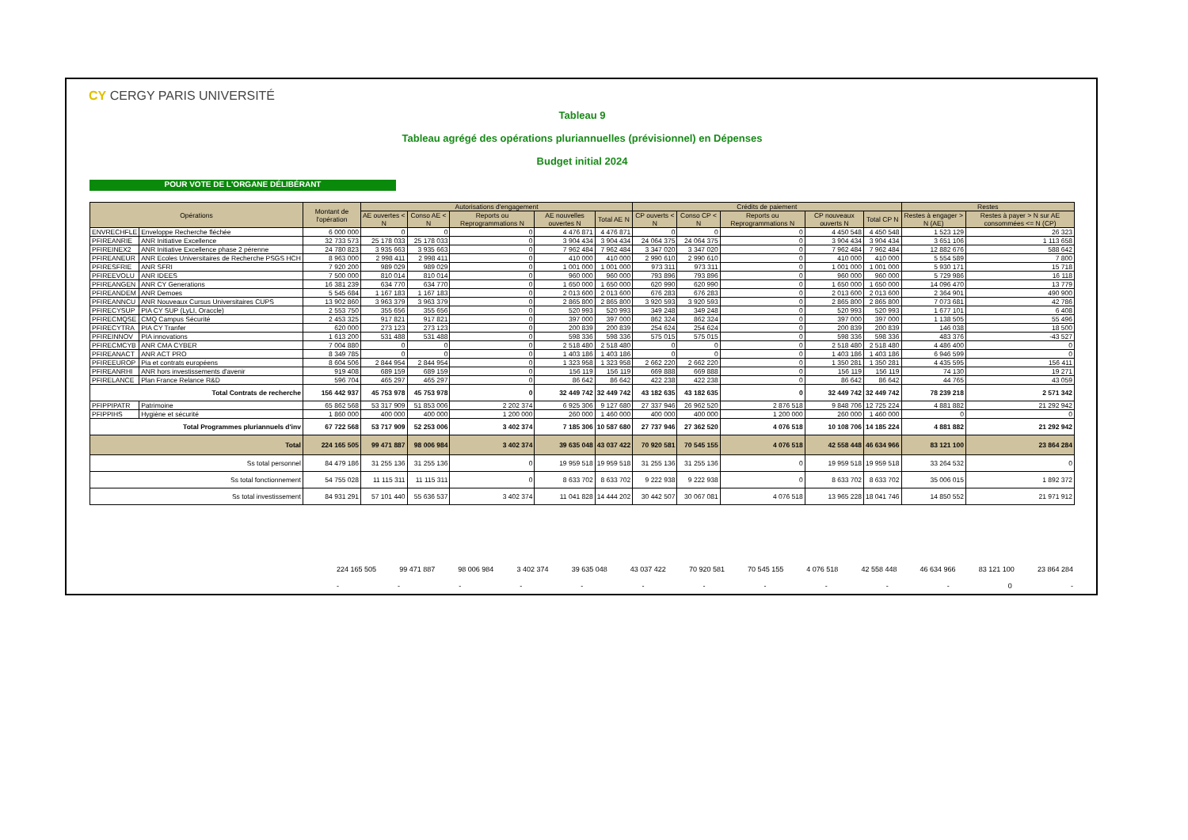CY CERGY PARIS UNIVERSITÉ
Tableau 9
Tableau agrégé des opérations pluriannuelles (prévisionnel) en Dépenses
Budget initial 2024
POUR VOTE DE L'ORGANE DÉLIBÉRANT
| Opérations | | Montant de l'opération | Autorisations d'engagement | | | | | Crédits de paiement | | | | | Restes | |
| --- | --- | --- | --- | --- | --- | --- | --- | --- | --- | --- | --- | --- | --- | --- |
| | | | AE ouvertes < N | Conso AE < N | Reports ou Reprogrammations N | AE nouvelles ouvertes N | Total AE N | CP ouverts < N | Conso CP < N | Reports ou Reprogrammations N | CP nouveaux ouverts N | Total CP N | Restes à engager > N (AE) | Restes à payer > N sur AE consommées <= N (CP) |
| ENVRECHFLE | Enveloppe Recherche fléchée | 6 000 000 | 0 | 0 | 0 | 4 476 871 | 4 476 871 | 0 | 0 | 0 | 4 450 548 | 4 450 548 | 1 523 129 | 26 323 |
| PFIREANRIE | ANR Initiative Excellence | 32 733 573 | 25 178 033 | 25 178 033 | 0 | 3 904 434 | 3 904 434 | 24 064 375 | 24 064 375 | 0 | 3 904 434 | 3 904 434 | 3 651 106 | 1 113 658 |
| PFIREINEX2 | ANR Initiative Excellence phase 2 pérenne | 24 780 823 | 3 935 663 | 3 935 663 | 0 | 7 962 484 | 7 962 484 | 3 347 020 | 3 347 020 | 0 | 7 962 484 | 7 962 484 | 12 882 676 | 588 642 |
| PFIREANEUR | ANR Ecoles Universitaires de Recherche PSGS HCH | 8 963 000 | 2 998 411 | 2 998 411 | 0 | 410 000 | 410 000 | 2 990 610 | 2 990 610 | 0 | 410 000 | 410 000 | 5 554 589 | 7 800 |
| PFIRESFRIE | ANR SFRI | 7 920 200 | 989 029 | 989 029 | 0 | 1 001 000 | 1 001 000 | 973 311 | 973 311 | 0 | 1 001 000 | 1 001 000 | 5 930 171 | 15 718 |
| PFIREEVOLU | ANR IDEES | 7 500 000 | 810 014 | 810 014 | 0 | 960 000 | 960 000 | 793 896 | 793 896 | 0 | 960 000 | 960 000 | 5 729 986 | 16 118 |
| PFIREANGEN | ANR CY Generations | 16 381 239 | 634 770 | 634 770 | 0 | 1 650 000 | 1 650 000 | 620 990 | 620 990 | 0 | 1 650 000 | 1 650 000 | 14 096 470 | 13 779 |
| PFIREANDEM | ANR Demoes | 5 545 684 | 1 167 183 | 1 167 183 | 0 | 2 013 600 | 2 013 600 | 676 283 | 676 283 | 0 | 2 013 600 | 2 013 600 | 2 364 901 | 490 900 |
| PFIREANNCU | ANR Nouveaux Cursus Universitaires CUPS | 13 902 860 | 3 963 379 | 3 963 379 | 0 | 2 865 800 | 2 865 800 | 3 920 593 | 3 920 593 | 0 | 2 865 800 | 2 865 800 | 7 073 681 | 42 786 |
| PFIRECYSUP | PIA CY SUP (LyLI, Oraccle) | 2 553 750 | 355 656 | 355 656 | 0 | 520 993 | 520 993 | 349 248 | 349 248 | 0 | 520 993 | 520 993 | 1 677 101 | 6 408 |
| PFIRECMQSE | CMQ Campus Sécurité | 2 453 325 | 917 821 | 917 821 | 0 | 397 000 | 397 000 | 862 324 | 862 324 | 0 | 397 000 | 397 000 | 1 138 505 | 55 496 |
| PFIRECYTRA | PIA CY Tranfer | 620 000 | 273 123 | 273 123 | 0 | 200 839 | 200 839 | 254 624 | 254 624 | 0 | 200 839 | 200 839 | 146 038 | 18 500 |
| PFIREINNOV | PIA innovations | 1 613 200 | 531 488 | 531 488 | 0 | 598 336 | 598 336 | 575 015 | 575 015 | 0 | 598 336 | 598 336 | 483 376 | -43 527 |
| PFIRECMCYB | ANR CMA CYBER | 7 004 880 | 0 | 0 | 0 | 2 518 480 | 2 518 480 | 0 | 0 | 0 | 2 518 480 | 2 518 480 | 4 486 400 | 0 |
| PFIREANACT | ANR ACT PRO | 8 349 785 | 0 | 0 | 0 | 1 403 186 | 1 403 186 | 0 | 0 | 0 | 1 403 186 | 1 403 186 | 6 946 599 | 0 |
| PFIREEUROP | Pia et contrats européens | 8 604 506 | 2 844 954 | 2 844 954 | 0 | 1 323 958 | 1 323 958 | 2 662 220 | 2 662 220 | 0 | 1 350 281 | 1 350 281 | 4 435 595 | 156 411 |
| PFIREANRHI | ANR hors investissements d'avenir | 919 408 | 689 159 | 689 159 | 0 | 156 119 | 156 119 | 669 888 | 669 888 | 0 | 156 119 | 156 119 | 74 130 | 19 271 |
| PFIRELANCE | Plan France Relance R&D | 596 704 | 465 297 | 465 297 | 0 | 86 642 | 86 642 | 422 238 | 422 238 | 0 | 86 642 | 86 642 | 44 765 | 43 059 |
| Total Contrats de recherche | | 156 442 937 | 45 753 978 | 45 753 978 | 0 | 32 449 742 | 32 449 742 | 43 182 635 | 43 182 635 | 0 | 32 449 742 | 32 449 742 | 78 239 218 | 2 571 342 |
| PFIPPIPATR | Patrimoine | 65 862 568 | 53 317 909 | 51 853 006 | 2 202 374 | 6 925 306 | 9 127 680 | 27 337 946 | 26 962 520 | 2 876 518 | 9 848 706 | 12 725 224 | 4 881 882 | 21 292 942 |
| PFIPPIHS | Hygiène et sécurité | 1 860 000 | 400 000 | 400 000 | 1 200 000 | 260 000 | 1 460 000 | 400 000 | 400 000 | 1 200 000 | 260 000 | 1 460 000 | 0 | 0 |
| Total Programmes pluriannuels d'inv | | 67 722 568 | 53 717 909 | 52 253 006 | 3 402 374 | 7 185 306 | 10 587 680 | 27 737 946 | 27 362 520 | 4 076 518 | 10 108 706 | 14 185 224 | 4 881 882 | 21 292 942 |
| Total | | 224 165 505 | 99 471 887 | 98 006 984 | 3 402 374 | 39 635 048 | 43 037 422 | 70 920 581 | 70 545 155 | 4 076 518 | 42 558 448 | 46 634 966 | 83 121 100 | 23 864 284 |
| Ss total personnel | | 84 479 186 | 31 255 136 | 31 255 136 | 0 | 19 959 518 | 19 959 518 | 31 255 136 | 31 255 136 | 0 | 19 959 518 | 19 959 518 | 33 264 532 | 0 |
| Ss total fonctionnement | | 54 755 028 | 11 115 311 | 11 115 311 | 0 | 8 633 702 | 8 633 702 | 9 222 938 | 9 222 938 | 0 | 8 633 702 | 8 633 702 | 35 006 015 | 1 892 372 |
| Ss total investissement | | 84 931 291 | 57 101 440 | 55 636 537 | 3 402 374 | 11 041 828 | 14 444 202 | 30 442 507 | 30 067 081 | 4 076 518 | 13 965 228 | 18 041 746 | 14 850 552 | 21 971 912 |
224 165 505 99 471 887 98 006 984 3 402 374 39 635 048 43 037 422 70 920 581 70 545 155 4 076 518 42 558 448 46 634 966 83 121 100 23 864 284
- - - - - - - - - - - 0 -